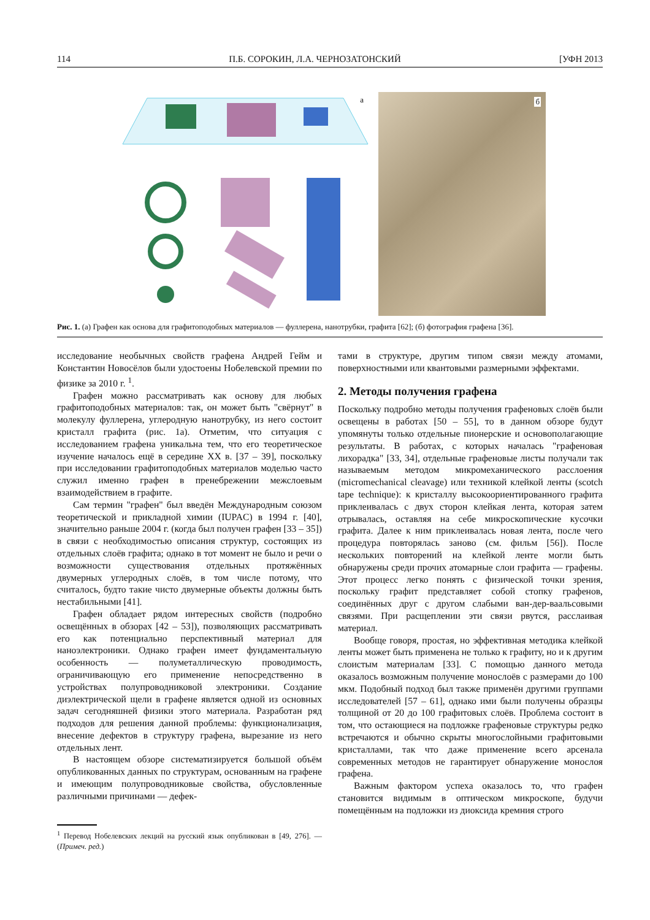114 П.Б. СОРОКИН, Л.А. ЧЕРНОЗАТОНСКИЙ [УФН 2013
а
б
Рис. 1. (а) Графен как основа для графитоподобных материалов — фуллерена, нанотрубки, графита [62]; (б) фотография графена [36].
исследование необычных свойств графена Андрей Гейм и Константин Новосёлов были удостоены Нобелевской премии по физике за 2010 г. <sup>1</sup>.
Графен можно рассматривать как основу для любых графитоподобных материалов: так, он может быть "свёрнут" в молекулу фуллерена, углеродную нанотрубку, из него состоит кристалл графита (рис. 1а). Отметим, что ситуация с исследованием графена уникальна тем, что его теоретическое изучение началось ещё в середине XX в. [37 – 39], поскольку при исследовании графитоподобных материалов моделью часто служил именно графен в пренебрежении межслоевым взаимодействием в графите.
Сам термин "графен" был введён Международным союзом теоретической и прикладной химии (IUPAC) в 1994 г. [40], значительно раньше 2004 г. (когда был получен графен [33 – 35]) в связи с необходимостью описания структур, состоящих из отдельных слоёв графита; однако в тот момент не было и речи о возможности существования отдельных протяжённых двумерных углеродных слоёв, в том числе потому, что считалось, будто такие чисто двумерные объекты должны быть нестабильными [41].
Графен обладает рядом интересных свойств (подробно освещённых в обзорах [42 – 53]), позволяющих рассматривать его как потенциально перспективный материал для наноэлектроники. Однако графен имеет фундаментальную особенность — полуметаллическую проводимость, ограничивающую его применение непосредственно в устройствах полупроводниковой электроники. Создание диэлектрической щели в графене является одной из основных задач сегодняшней физики этого материала. Разработан ряд подходов для решения данной проблемы: функционализация, внесение дефектов в структуру графена, вырезание из него отдельных лент.
В настоящем обзоре систематизируется большой объём опубликованных данных по структурам, основанным на графене и имеющим полупроводниковые свойства, обусловленные различными причинами — дефек-
<sup>1</sup> Перевод Нобелевских лекций на русский язык опубликован в [49, 276]. — (Примеч. ред.)
тами в структуре, другим типом связи между атомами, поверхностными или квантовыми размерными эффектами.
2. Методы получения графена
Поскольку подробно методы получения графеновых слоёв были освещены в работах [50 – 55], то в данном обзоре будут упомянуты только отдельные пионерские и основополагающие результаты. В работах, с которых началась "графеновая лихорадка" [33, 34], отдельные графеновые листы получали так называемым методом микромеханического расслоения (micromechanical cleavage) или техникой клейкой ленты (scotch tape technique): к кристаллу высокоориентированного графита приклеивалась с двух сторон клейкая лента, которая затем отрывалась, оставляя на себе микроскопические кусочки графита. Далее к ним приклеивалась новая лента, после чего процедура повторялась заново (см. фильм [56]). После нескольких повторений на клейкой ленте могли быть обнаружены среди прочих атомарные слои графита — графены. Этот процесс легко понять с физической точки зрения, поскольку графит представляет собой стопку графенов, соединённых друг с другом слабыми ван-дер-ваальсовыми связями. При расщеплении эти связи рвутся, расслаивая материал.
Вообще говоря, простая, но эффективная методика клейкой ленты может быть применена не только к графиту, но и к другим слоистым материалам [33]. С помощью данного метода оказалось возможным получение монослоёв с размерами до 100 мкм. Подобный подход был также применён другими группами исследователей [57 – 61], однако ими были получены образцы толщиной от 20 до 100 графитовых слоёв. Проблема состоит в том, что остающиеся на подложке графеновые структуры редко встречаются и обычно скрыты многослойными графитовыми кристаллами, так что даже применение всего арсенала современных методов не гарантирует обнаружение монослоя графена.
Важным фактором успеха оказалось то, что графен становится видимым в оптическом микроскопе, будучи помещённым на подложки из диоксида кремния строго